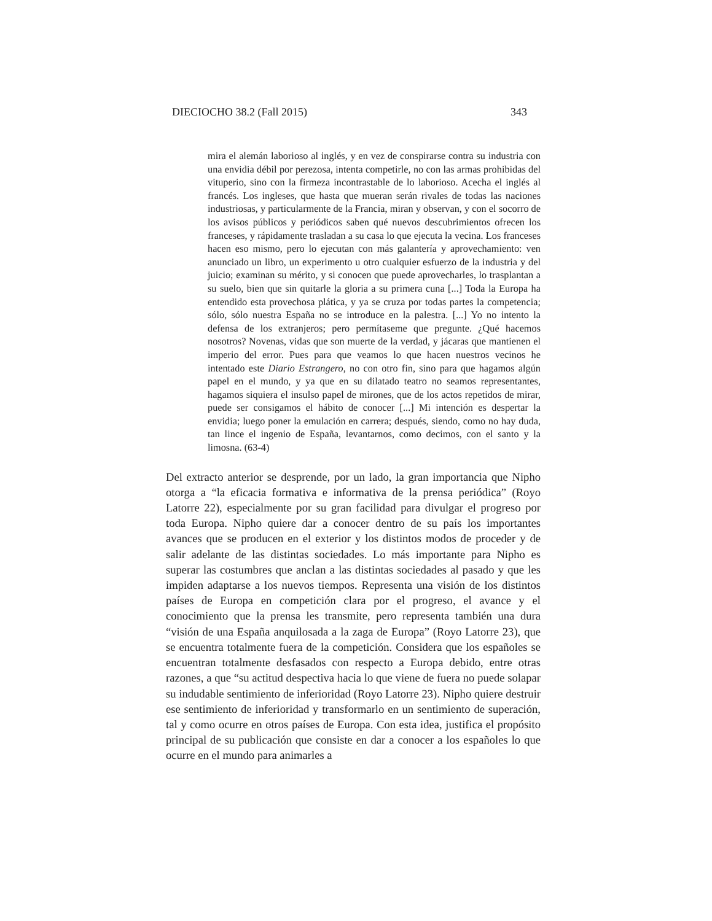DIECIOCHO 38.2 (Fall 2015) 343
mira el alemán laborioso al inglés, y en vez de conspirarse contra su industria con una envidia débil por perezosa, intenta competirle, no con las armas prohibidas del vituperio, sino con la firmeza incontrastable de lo laborioso. Acecha el inglés al francés. Los ingleses, que hasta que mueran serán rivales de todas las naciones industriosas, y particularmente de la Francia, miran y observan, y con el socorro de los avisos públicos y periódicos saben qué nuevos descubrimientos ofrecen los franceses, y rápidamente trasladan a su casa lo que ejecuta la vecina. Los franceses hacen eso mismo, pero lo ejecutan con más galantería y aprovechamiento: ven anunciado un libro, un experimento u otro cualquier esfuerzo de la industria y del juicio; examinan su mérito, y si conocen que puede aprovecharles, lo trasplantan a su suelo, bien que sin quitarle la gloria a su primera cuna [...] Toda la Europa ha entendido esta provechosa plática, y ya se cruza por todas partes la competencia; sólo, sólo nuestra España no se introduce en la palestra. [...] Yo no intento la defensa de los extranjeros; pero permítaseme que pregunte. ¿Qué hacemos nosotros? Novenas, vidas que son muerte de la verdad, y jácaras que mantienen el imperio del error. Pues para que veamos lo que hacen nuestros vecinos he intentado este Diario Estrangero, no con otro fin, sino para que hagamos algún papel en el mundo, y ya que en su dilatado teatro no seamos representantes, hagamos siquiera el insulso papel de mirones, que de los actos repetidos de mirar, puede ser consigamos el hábito de conocer [...] Mi intención es despertar la envidia; luego poner la emulación en carrera; después, siendo, como no hay duda, tan lince el ingenio de España, levantarnos, como decimos, con el santo y la limosna. (63-4)
Del extracto anterior se desprende, por un lado, la gran importancia que Nipho otorga a “la eficacia formativa e informativa de la prensa periódica” (Royo Latorre 22), especialmente por su gran facilidad para divulgar el progreso por toda Europa. Nipho quiere dar a conocer dentro de su país los importantes avances que se producen en el exterior y los distintos modos de proceder y de salir adelante de las distintas sociedades. Lo más importante para Nipho es superar las costumbres que anclan a las distintas sociedades al pasado y que les impiden adaptarse a los nuevos tiempos. Representa una visión de los distintos países de Europa en competición clara por el progreso, el avance y el conocimiento que la prensa les transmite, pero representa también una dura “visión de una España anquilosada a la zaga de Europa” (Royo Latorre 23), que se encuentra totalmente fuera de la competición. Considera que los españoles se encuentran totalmente desfasados con respecto a Europa debido, entre otras razones, a que “su actitud despectiva hacia lo que viene de fuera no puede solapar su indudable sentimiento de inferioridad (Royo Latorre 23). Nipho quiere destruir ese sentimiento de inferioridad y transformarlo en un sentimiento de superación, tal y como ocurre en otros países de Europa. Con esta idea, justifica el propósito principal de su publicación que consiste en dar a conocer a los españoles lo que ocurre en el mundo para animarles a